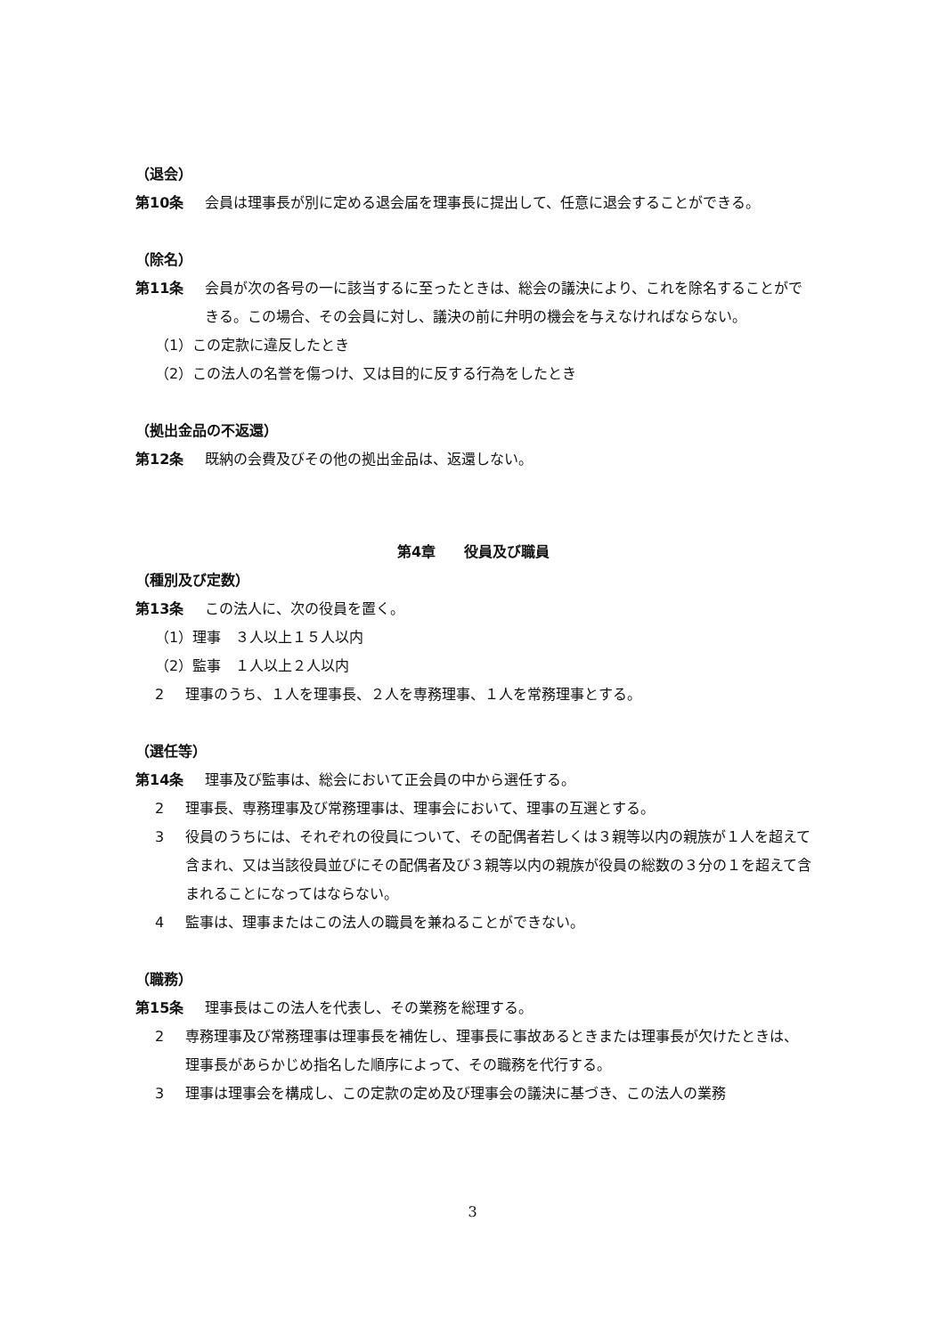（退会）
第10条 会員は理事長が別に定める退会届を理事長に提出して、任意に退会することができる。
（除名）
第11条 会員が次の各号の一に該当するに至ったときは、総会の議決により、これを除名することができる。この場合、その会員に対し、議決の前に弁明の機会を与えなければならない。
（1）この定款に違反したとき
（2）この法人の名誉を傷つけ、又は目的に反する行為をしたとき
（拠出金品の不返還）
第12条 既納の会費及びその他の拠出金品は、返還しない。
第4章　　役員及び職員
（種別及び定数）
第13条 この法人に、次の役員を置く。
（1）理事　３人以上１５人以内
（2）監事　１人以上２人以内
2 理事のうち、１人を理事長、２人を専務理事、１人を常務理事とする。
（選任等）
第14条 理事及び監事は、総会において正会員の中から選任する。
2 理事長、専務理事及び常務理事は、理事会において、理事の互選とする。
3 役員のうちには、それぞれの役員について、その配偶者若しくは３親等以内の親族が１人を超えて含まれ、又は当該役員並びにその配偶者及び３親等以内の親族が役員の総数の３分の１を超えて含まれることになってはならない。
4 監事は、理事またはこの法人の職員を兼ねることができない。
（職務）
第15条 理事長はこの法人を代表し、その業務を総理する。
2 専務理事及び常務理事は理事長を補佐し、理事長に事故あるときまたは理事長が欠けたときは、理事長があらかじめ指名した順序によって、その職務を代行する。
3 理事は理事会を構成し、この定款の定め及び理事会の議決に基づき、この法人の業務
3